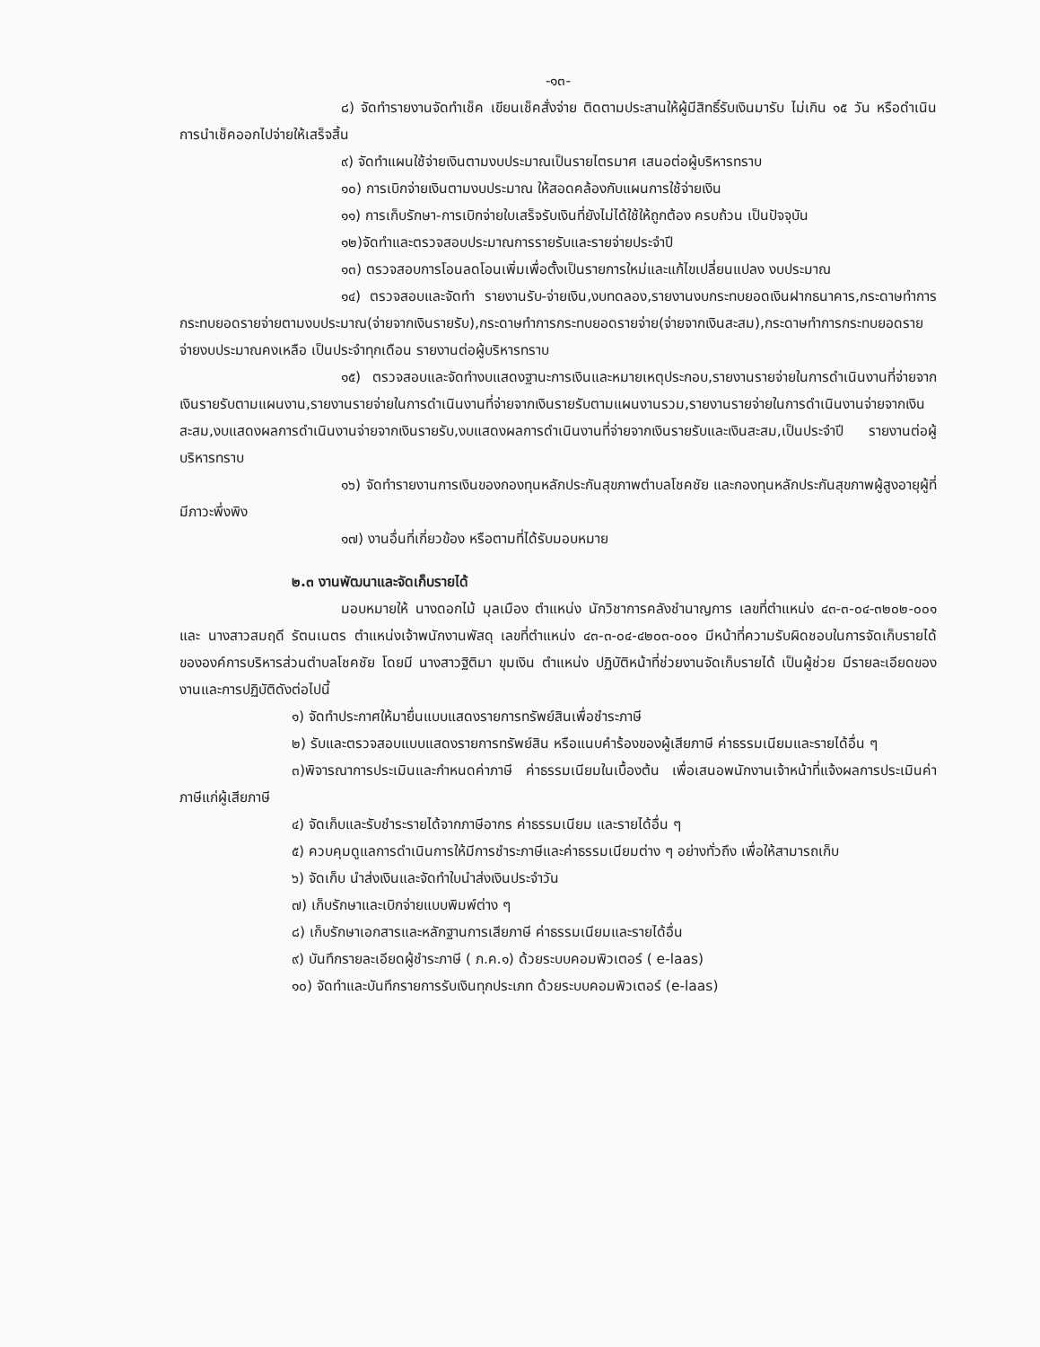-๑๓-
๘) จัดทำรายงานจัดทำเช็ค เขียนเช็คสั่งจ่าย ติดตามประสานให้ผู้มีสิทธิ์รับเงินมารับ ไม่เกิน ๑๕ วัน หรือดำเนินการนำเช็คออกไปจ่ายให้เสร็จสิ้น
๙) จัดทำแผนใช้จ่ายเงินตามงบประมาณเป็นรายไตรมาศ เสนอต่อผู้บริหารทราบ
๑๐) การเบิกจ่ายเงินตามงบประมาณ ให้สอดคล้องกับแผนการใช้จ่ายเงิน
๑๑) การเก็บรักษา-การเบิกจ่ายใบเสร็จรับเงินที่ยังไม่ได้ใช้ให้ถูกต้อง ครบถ้วน เป็นปัจจุบัน
๑๒)จัดทำและตรวจสอบประมาณการรายรับและรายจ่ายประจำปี
๑๓) ตรวจสอบการโอนลดโอนเพิ่มเพื่อตั้งเป็นรายการใหม่และแก้ไขเปลี่ยนแปลง งบประมาณ
๑๔) ตรวจสอบและจัดทำ รายงานรับ-จ่ายเงิน,งบทดลอง,รายงานงบกระทบยอดเงินฝากธนาคาร,กระดาษทำการกระทบยอดรายจ่ายตามงบประมาณ(จ่ายจากเงินรายรับ),กระดาษทำการกระทบยอดรายจ่าย(จ่ายจากเงินสะสม),กระดาษทำการกระทบยอดรายจ่ายงบประมาณคงเหลือ เป็นประจำทุกเดือน รายงานต่อผู้บริหารทราบ
๑๕) ตรวจสอบและจัดทำงบแสดงฐานะการเงินและหมายเหตุประกอบ,รายงานรายจ่ายในการดำเนินงานที่จ่ายจากเงินรายรับตามแผนงาน,รายงานรายจ่ายในการดำเนินงานที่จ่ายจากเงินรายรับตามแผนงานรวม,รายงานรายจ่ายในการดำเนินงานจ่ายจากเงินสะสม,งบแสดงผลการดำเนินงานจ่ายจากเงินรายรับ,งบแสดงผลการดำเนินงานที่จ่ายจากเงินรายรับและเงินสะสม,เป็นประจำปี รายงานต่อผู้บริหารทราบ
๑๖) จัดทำรายงานการเงินของกองทุนหลักประกันสุขภาพตำบลโชคชัย และกองทุนหลักประกันสุขภาพผู้สูงอายุผู้ที่มีภาวะพึ่งพิง
๑๗) งานอื่นที่เกี่ยวข้อง หรือตามที่ได้รับมอบหมาย
๒.๓ งานพัฒนาและจัดเก็บรายได้
มอบหมายให้ นางดอกไม้ มุลเมือง ตำแหน่ง นักวิชาการคลังชำนาญการ เลขที่ตำแหน่ง ๔๓-๓-๐๔-๓๒๐๒-๐๐๑ และ นางสาวสมฤดี รัตนเนตร ตำแหน่งเจ้าพนักงานพัสดุ เลขที่ตำแหน่ง ๔๓-๓-๐๔-๔๒๐๓-๐๐๑ มีหน้าที่ความรับผิดชอบในการจัดเก็บรายได้ขององค์การบริหารส่วนตำบลโชคชัย โดยมี นางสาวฐิติมา ขุมเงิน ตำแหน่ง ปฏิบัติหน้าที่ช่วยงานจัดเก็บรายได้ เป็นผู้ช่วย มีรายละเอียดของงานและการปฏิบัติดังต่อไปนี้
๑) จัดทำประกาศให้มายื่นแบบแสดงรายการทรัพย์สินเพื่อชำระภาษี
๒) รับและตรวจสอบแบบแสดงรายการทรัพย์สิน หรือแนบคำร้องของผู้เสียภาษี ค่าธรรมเนียมและรายได้อื่น ๆ
๓)พิจารณาการประเมินและกำหนดค่าภาษี ค่าธรรมเนียมในเบื้องต้น เพื่อเสนอพนักงานเจ้าหน้าที่แจ้งผลการประเมินค่าภาษีแก่ผู้เสียภาษี
๔) จัดเก็บและรับชำระรายได้จากภาษีอากร ค่าธรรมเนียม และรายได้อื่น ๆ
๕) ควบคุมดูแลการดำเนินการให้มีการชำระภาษีและค่าธรรมเนียมต่าง ๆ อย่างทั่วถึง เพื่อให้สามารถเก็บ
๖) จัดเก็บ นำส่งเงินและจัดทำใบนำส่งเงินประจำวัน
๗) เก็บรักษาและเบิกจ่ายแบบพิมพ์ต่าง ๆ
๘) เก็บรักษาเอกสารและหลักฐานการเสียภาษี ค่าธรรมเนียมและรายได้อื่น
๙) บันทึกรายละเอียดผู้ชำระภาษี ( ภ.ค.๑) ด้วยระบบคอมพิวเตอร์ ( e-laas)
๑๐) จัดทำและบันทึกรายการรับเงินทุกประเภท ด้วยระบบคอมพิวเตอร์ (e-laas)